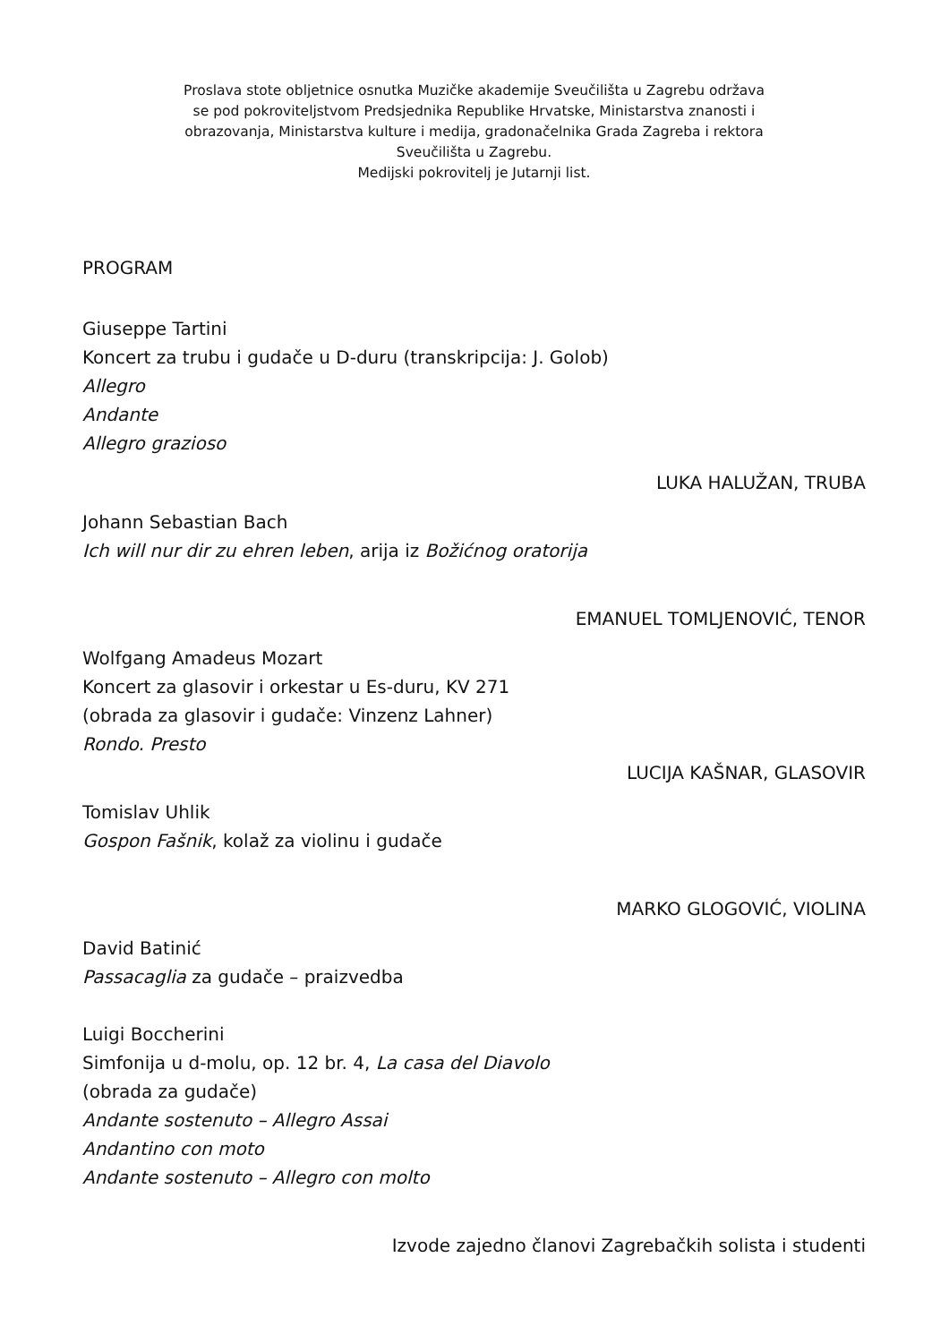Proslava stote obljetnice osnutka Muzičke akademije Sveučilišta u Zagrebu održava
se pod pokroviteljstvom Predsjednika Republike Hrvatske, Ministarstva znanosti i
obrazovanja, Ministarstva kulture i medija, gradonačelnika Grada Zagreba i rektora
Sveučilišta u Zagrebu.
Medijski pokrovitelj je Jutarnji list.
PROGRAM
Giuseppe Tartini
Koncert za trubu i gudače u D-duru (transkripcija: J. Golob)
Allegro
Andante
Allegro grazioso
LUKA HALUŽAN, TRUBA
Johann Sebastian Bach
Ich will nur dir zu ehren leben, arija iz Božićnog oratorija
EMANUEL TOMLJENOVIĆ, TENOR
Wolfgang Amadeus Mozart
Koncert za glasovir i orkestar u Es-duru, KV 271
(obrada za glasovir i gudače: Vinzenz Lahner)
Rondo. Presto
LUCIJA KAŠNAR, GLASOVIR
Tomislav Uhlik
Gospon Fašnik, kolaž za violinu i gudače
MARKO GLOGOVIĆ, VIOLINA
David Batinić
Passacaglia za gudače – praizvedba
Luigi Boccherini
Simfonija u d-molu, op. 12 br. 4, La casa del Diavolo
(obrada za gudače)
Andante sostenuto – Allegro Assai
Andantino con moto
Andante sostenuto – Allegro con molto
Izvode zajedno članovi Zagrebačkih solista i studenti